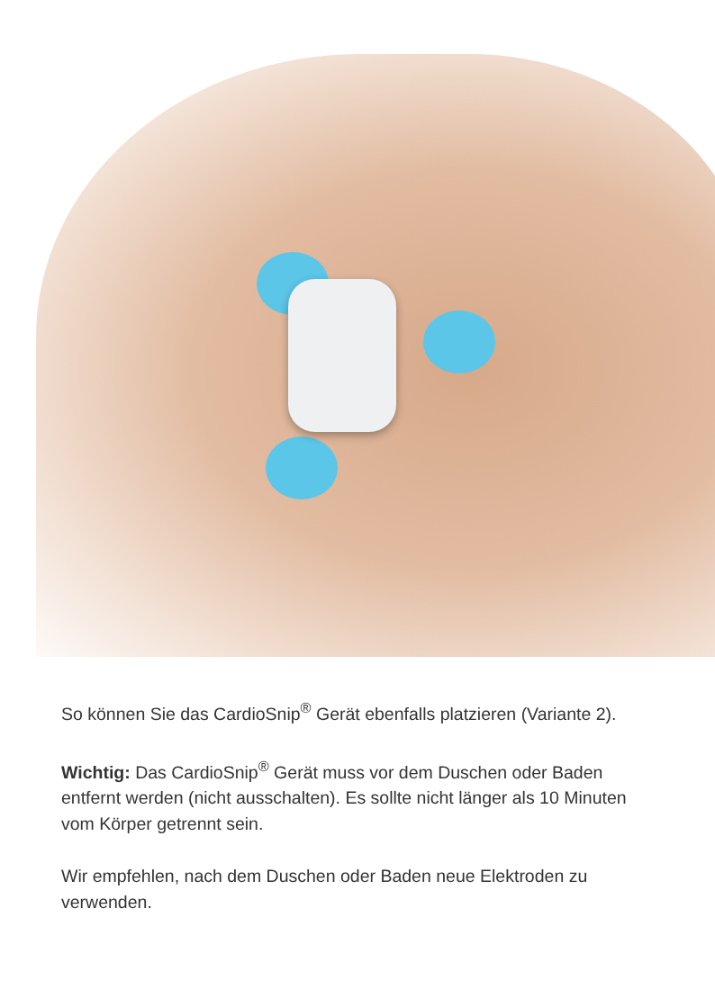So können Sie das CardioSnip<sup>®</sup> Gerät ebenfalls platzieren (Variante 2).
Wichtig: Das CardioSnip<sup>®</sup> Gerät muss vor dem Duschen oder Baden entfernt werden (nicht ausschalten). Es sollte nicht länger als 10 Minuten vom Körper getrennt sein.
Wir empfehlen, nach dem Duschen oder Baden neue Elektroden zu verwenden.